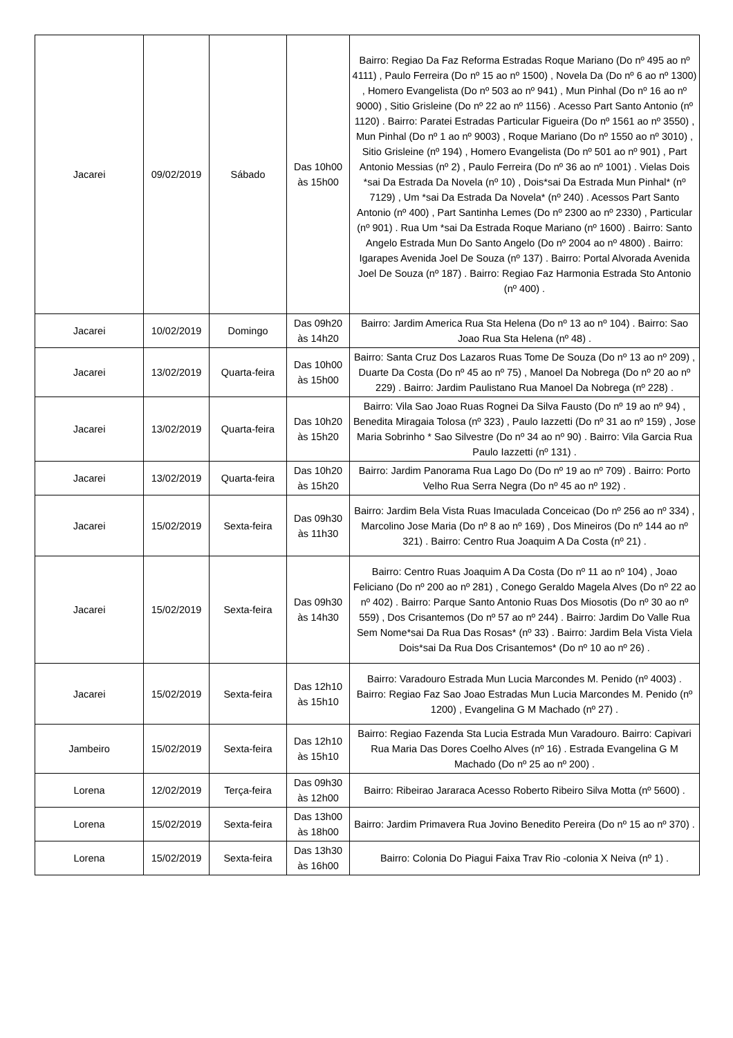| Jacarei | 09/02/2019 | Sábado | Das 10h00 às 15h00 | Bairro: Regiao Da Faz Reforma Estradas Roque Mariano (Do nº 495 ao nº 4111) , Paulo Ferreira (Do nº 15 ao nº 1500) , Novela Da (Do nº 6 ao nº 1300) , Homero Evangelista (Do nº 503 ao nº 941) , Mun Pinhal (Do nº 16 ao nº 9000) , Sitio Grisleine (Do nº 22 ao nº 1156) . Acesso Part Santo Antonio (nº 1120) . Bairro: Paratei Estradas Particular Figueira (Do nº 1561 ao nº 3550) , Mun Pinhal (Do nº 1 ao nº 9003) , Roque Mariano (Do nº 1550 ao nº 3010) , Sitio Grisleine (nº 194) , Homero Evangelista (Do nº 501 ao nº 901) , Part Antonio Messias (nº 2) , Paulo Ferreira (Do nº 36 ao nº 1001) . Vielas Dois *sai Da Estrada Da Novela (nº 10) , Dois*sai Da Estrada Mun Pinhal* (nº 7129) , Um *sai Da Estrada Da Novela* (nº 240) . Acessos Part Santo Antonio (nº 400) , Part Santinha Lemes (Do nº 2300 ao nº 2330) , Particular (nº 901) . Rua Um *sai Da Estrada Roque Mariano (nº 1600) . Bairro: Santo Angelo Estrada Mun Do Santo Angelo (Do nº 2004 ao nº 4800) . Bairro: Igarapes Avenida Joel De Souza (nº 137) . Bairro: Portal Alvorada Avenida Joel De Souza (nº 187) . Bairro: Regiao Faz Harmonia Estrada Sto Antonio (nº 400) . |
| Jacarei | 10/02/2019 | Domingo | Das 09h20 às 14h20 | Bairro: Jardim America Rua Sta Helena (Do nº 13 ao nº 104) . Bairro: Sao Joao Rua Sta Helena (nº 48) . |
| Jacarei | 13/02/2019 | Quarta-feira | Das 10h00 às 15h00 | Bairro: Santa Cruz Dos Lazaros Ruas Tome De Souza (Do nº 13 ao nº 209) , Duarte Da Costa (Do nº 45 ao nº 75) , Manoel Da Nobrega (Do nº 20 ao nº 229) . Bairro: Jardim Paulistano Rua Manoel Da Nobrega (nº 228) . |
| Jacarei | 13/02/2019 | Quarta-feira | Das 10h20 às 15h20 | Bairro: Vila Sao Joao Ruas Rognei Da Silva Fausto (Do nº 19 ao nº 94) , Benedita Miragaia Tolosa (nº 323) , Paulo Iazzetti (Do nº 31 ao nº 159) , Jose Maria Sobrinho * Sao Silvestre (Do nº 34 ao nº 90) . Bairro: Vila Garcia Rua Paulo Iazzetti (nº 131) . |
| Jacarei | 13/02/2019 | Quarta-feira | Das 10h20 às 15h20 | Bairro: Jardim Panorama Rua Lago Do (Do nº 19 ao nº 709) . Bairro: Porto Velho Rua Serra Negra (Do nº 45 ao nº 192) . |
| Jacarei | 15/02/2019 | Sexta-feira | Das 09h30 às 11h30 | Bairro: Jardim Bela Vista Ruas Imaculada Conceicao (Do nº 256 ao nº 334) , Marcolino Jose Maria (Do nº 8 ao nº 169) , Dos Mineiros (Do nº 144 ao nº 321) . Bairro: Centro Rua Joaquim A Da Costa (nº 21) . |
| Jacarei | 15/02/2019 | Sexta-feira | Das 09h30 às 14h30 | Bairro: Centro Ruas Joaquim A Da Costa (Do nº 11 ao nº 104) , Joao Feliciano (Do nº 200 ao nº 281) , Conego Geraldo Magela Alves (Do nº 22 ao nº 402) . Bairro: Parque Santo Antonio Ruas Dos Miosotis (Do nº 30 ao nº 559) , Dos Crisantemos (Do nº 57 ao nº 244) . Bairro: Jardim Do Valle Rua Sem Nome*sai Da Rua Das Rosas* (nº 33) . Bairro: Jardim Bela Vista Viela Dois*sai Da Rua Dos Crisantemos* (Do nº 10 ao nº 26) . |
| Jacarei | 15/02/2019 | Sexta-feira | Das 12h10 às 15h10 | Bairro: Varadouro Estrada Mun Lucia Marcondes M. Penido (nº 4003) . Bairro: Regiao Faz Sao Joao Estradas Mun Lucia Marcondes M. Penido (nº 1200) , Evangelina G M Machado (nº 27) . |
| Jambeiro | 15/02/2019 | Sexta-feira | Das 12h10 às 15h10 | Bairro: Regiao Fazenda Sta Lucia Estrada Mun Varadouro. Bairro: Capivari Rua Maria Das Dores Coelho Alves (nº 16) . Estrada Evangelina G M Machado (Do nº 25 ao nº 200) . |
| Lorena | 12/02/2019 | Terça-feira | Das 09h30 às 12h00 | Bairro: Ribeirao Jararaca Acesso Roberto Ribeiro Silva Motta (nº 5600) . |
| Lorena | 15/02/2019 | Sexta-feira | Das 13h00 às 18h00 | Bairro: Jardim Primavera Rua Jovino Benedito Pereira (Do nº 15 ao nº 370) . |
| Lorena | 15/02/2019 | Sexta-feira | Das 13h30 às 16h00 | Bairro: Colonia Do Piagui Faixa Trav Rio -colonia X Neiva (nº 1) . |